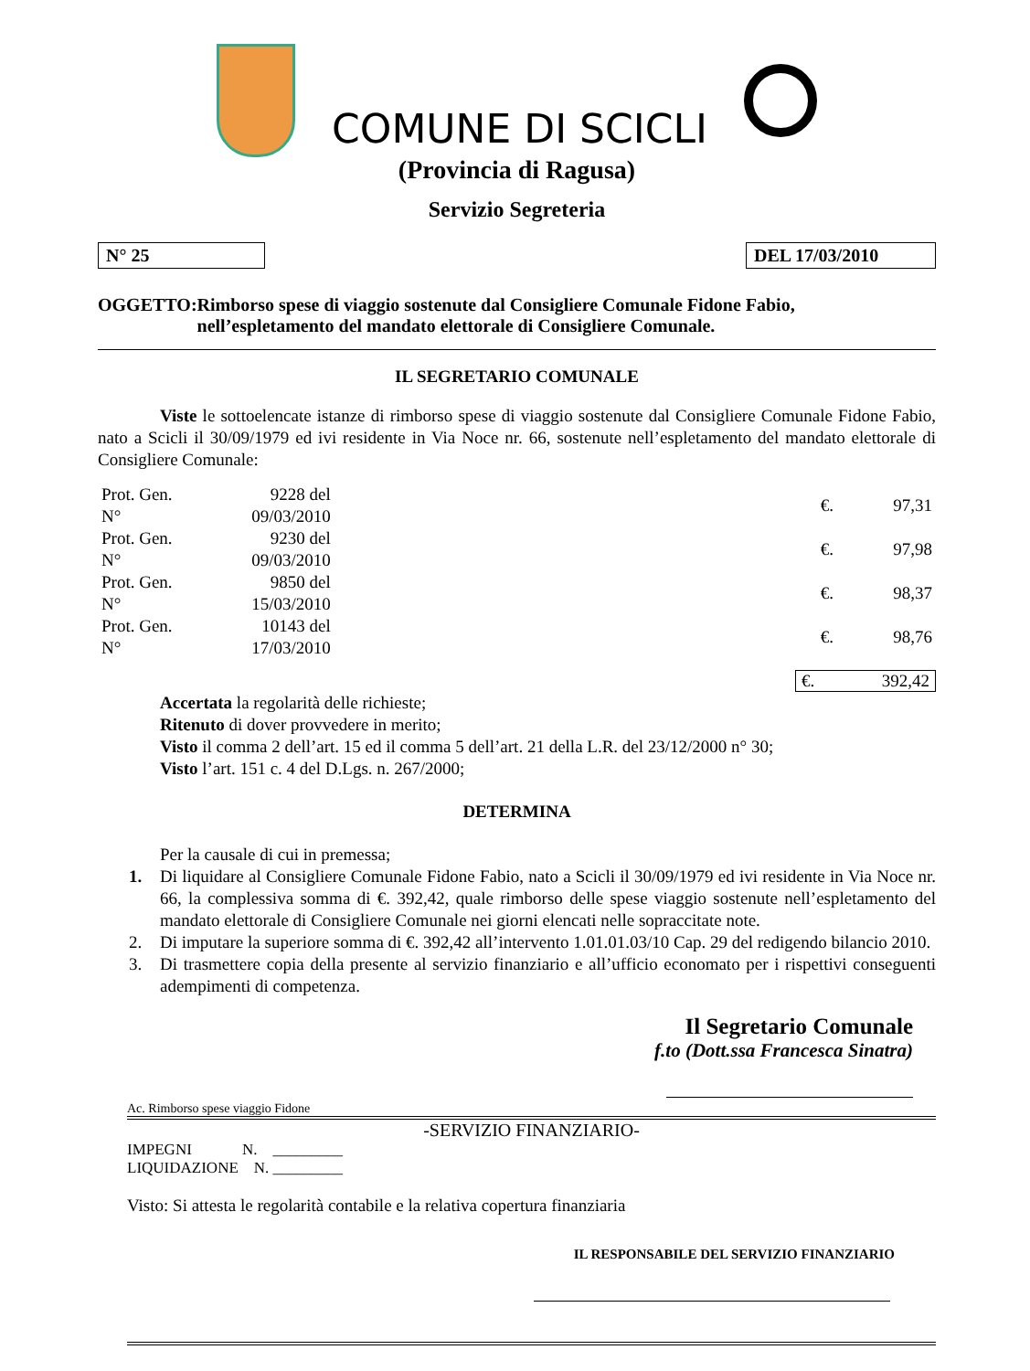COMUNE DI SCICLI
(Provincia di Ragusa)
Servizio Segreteria
N° 25 DEL 17/03/2010
OGGETTO: Rimborso spese di viaggio sostenute dal Consigliere Comunale Fidone Fabio, nell’espletamento del mandato elettorale di Consigliere Comunale.
IL SEGRETARIO COMUNALE
Viste le sottoelencate istanze di rimborso spese di viaggio sostenute dal Consigliere Comunale Fidone Fabio, nato a Scicli il 30/09/1979 ed ivi residente in Via Noce nr. 66, sostenute nell’espletamento del mandato elettorale di Consigliere Comunale:
| Prot. Gen. N° | 9228 del 09/03/2010 | €. | 97,31 |
| Prot. Gen. N° | 9230 del 09/03/2010 | €. | 97,98 |
| Prot. Gen. N° | 9850 del 15/03/2010 | €. | 98,37 |
| Prot. Gen. N° | 10143 del 17/03/2010 | €. | 98,76 |
€. 392,42
Accertata la regolarità delle richieste;
Ritenuto di dover provvedere in merito;
Visto il comma 2 dell’art. 15 ed il comma 5 dell’art. 21 della L.R. del 23/12/2000 n° 30;
Visto l’art. 151 c. 4 del D.Lgs. n. 267/2000;
DETERMINA
Per la causale di cui in premessa;
1. Di liquidare al Consigliere Comunale Fidone Fabio, nato a Scicli il 30/09/1979 ed ivi residente in Via Noce nr. 66, la complessiva somma di €. 392,42, quale rimborso delle spese viaggio sostenute nell’espletamento del mandato elettorale di Consigliere Comunale nei giorni elencati nelle sopraccitate note.
2. Di imputare la superiore somma di €. 392,42 all’intervento 1.01.01.03/10 Cap. 29 del redigendo bilancio 2010.
3. Di trasmettere copia della presente al servizio finanziario e all’ufficio economato per i rispettivi conseguenti adempimenti di competenza.
Il Segretario Comunale
f.to (Dott.ssa Francesca Sinatra)
Ac. Rimborso spese viaggio Fidone
-SERVIZIO FINANZIARIO-
IMPEGNI N. _________
LIQUIDAZIONE N. _________
Visto: Si attesta le regolarità contabile e la relativa copertura finanziaria
IL RESPONSABILE DEL SERVIZIO FINANZIARIO